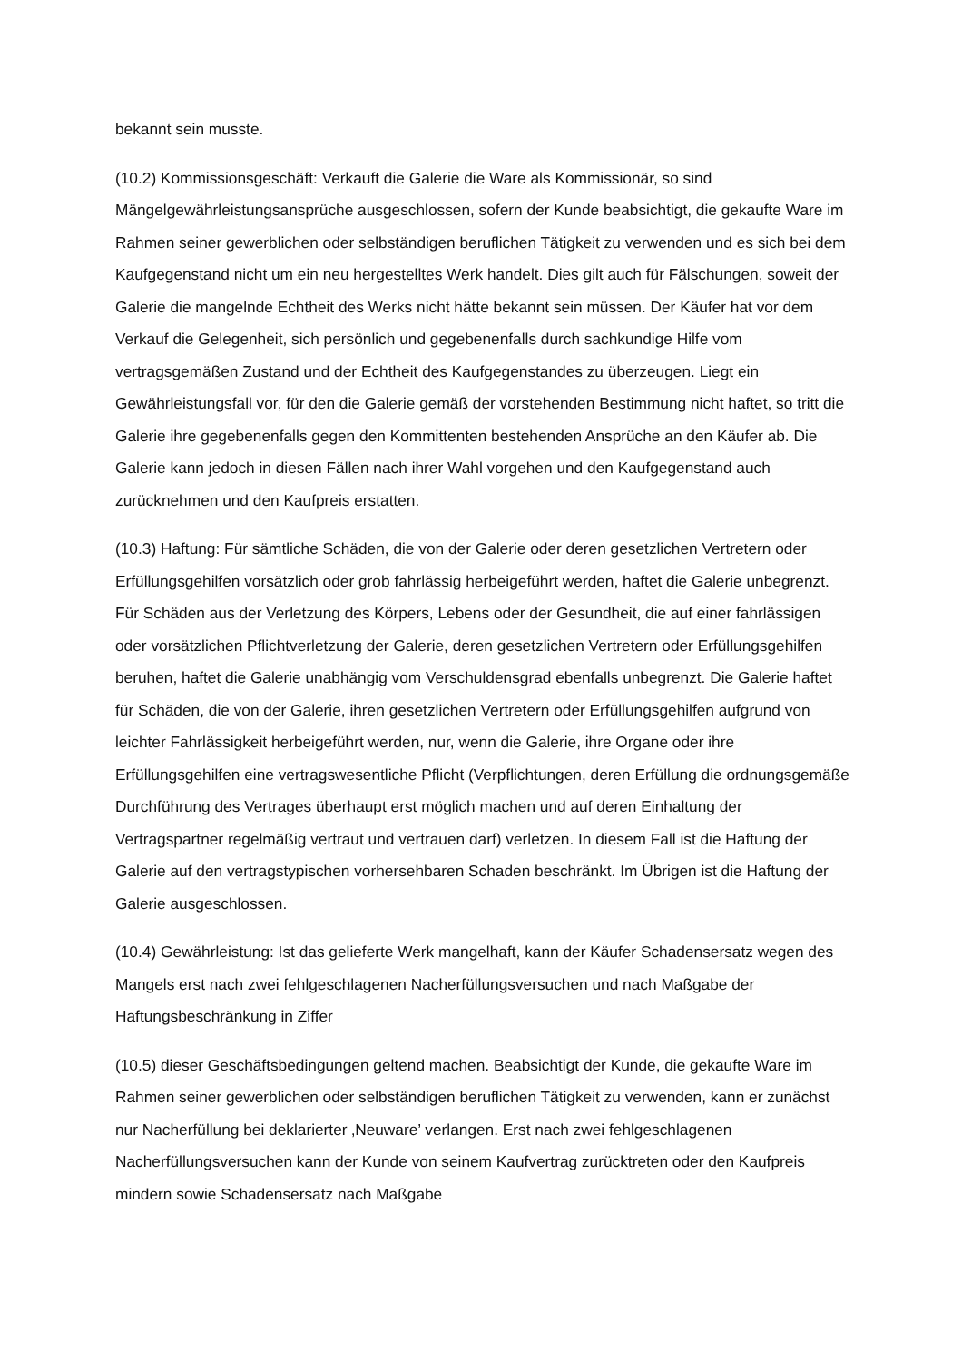bekannt sein musste.
(10.2) Kommissionsgeschäft: Verkauft die Galerie die Ware als Kommissionär, so sind Mängelgewährleistungsansprüche ausgeschlossen, sofern der Kunde beabsichtigt, die gekaufte Ware im Rahmen seiner gewerblichen oder selbständigen beruflichen Tätigkeit zu verwenden und es sich bei dem Kaufgegenstand nicht um ein neu hergestelltes Werk handelt. Dies gilt auch für Fälschungen, soweit der Galerie die mangelnde Echtheit des Werks nicht hätte bekannt sein müssen. Der Käufer hat vor dem Verkauf die Gelegenheit, sich persönlich und gegebenenfalls durch sachkundige Hilfe vom vertragsgemäßen Zustand und der Echtheit des Kaufgegenstandes zu überzeugen. Liegt ein Gewährleistungsfall vor, für den die Galerie gemäß der vorstehenden Bestimmung nicht haftet, so tritt die Galerie ihre gegebenenfalls gegen den Kommittenten bestehenden Ansprüche an den Käufer ab. Die Galerie kann jedoch in diesen Fällen nach ihrer Wahl vorgehen und den Kaufgegenstand auch zurücknehmen und den Kaufpreis erstatten.
(10.3) Haftung: Für sämtliche Schäden, die von der Galerie oder deren gesetzlichen Vertretern oder Erfüllungsgehilfen vorsätzlich oder grob fahrlässig herbeigeführt werden, haftet die Galerie unbegrenzt. Für Schäden aus der Verletzung des Körpers, Lebens oder der Gesundheit, die auf einer fahrlässigen oder vorsätzlichen Pflichtverletzung der Galerie, deren gesetzlichen Vertretern oder Erfüllungsgehilfen beruhen, haftet die Galerie unabhängig vom Verschuldensgrad ebenfalls unbegrenzt. Die Galerie haftet für Schäden, die von der Galerie, ihren gesetzlichen Vertretern oder Erfüllungsgehilfen aufgrund von leichter Fahrlässigkeit herbeigeführt werden, nur, wenn die Galerie, ihre Organe oder ihre Erfüllungsgehilfen eine vertragswesentliche Pflicht (Verpflichtungen, deren Erfüllung die ordnungsgemäße Durchführung des Vertrages überhaupt erst möglich machen und auf deren Einhaltung der Vertragspartner regelmäßig vertraut und vertrauen darf) verletzen. In diesem Fall ist die Haftung der Galerie auf den vertragstypischen vorhersehbaren Schaden beschränkt. Im Übrigen ist die Haftung der Galerie ausgeschlossen.
(10.4) Gewährleistung: Ist das gelieferte Werk mangelhaft, kann der Käufer Schadensersatz wegen des Mangels erst nach zwei fehlgeschlagenen Nacherfüllungsversuchen und nach Maßgabe der Haftungsbeschränkung in Ziffer
(10.5) dieser Geschäftsbedingungen geltend machen. Beabsichtigt der Kunde, die gekaufte Ware im Rahmen seiner gewerblichen oder selbständigen beruflichen Tätigkeit zu verwenden, kann er zunächst nur Nacherfüllung bei deklarierter ‚Neuware’ verlangen. Erst nach zwei fehlgeschlagenen Nacherfüllungsversuchen kann der Kunde von seinem Kaufvertrag zurücktreten oder den Kaufpreis mindern sowie Schadensersatz nach Maßgabe